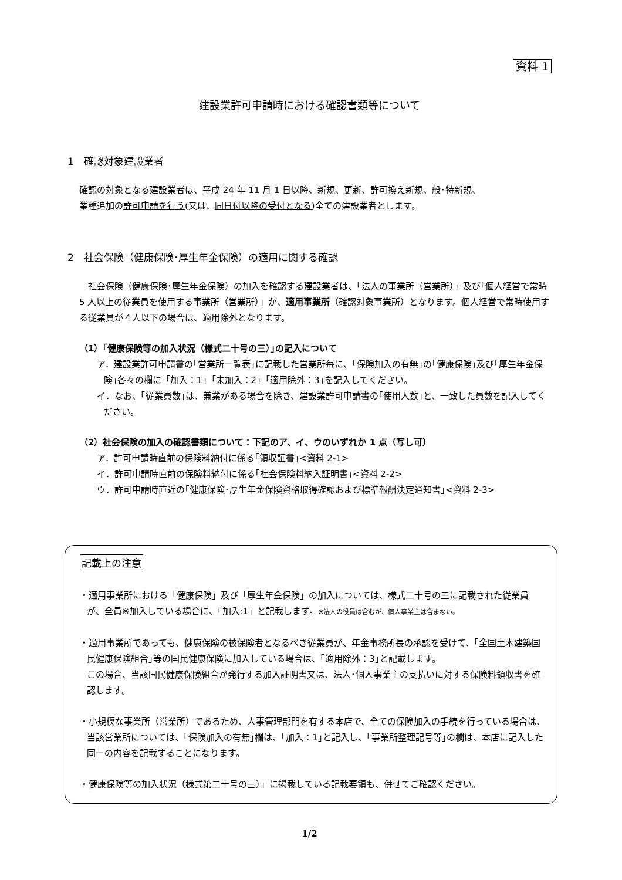資料 1
建設業許可申請時における確認書類等について
1　確認対象建設業者
確認の対象となる建設業者は、平成 24 年 11 月 1 日以降、新規、更新、許可換え新規、般･特新規、
業種追加の許可申請を行う(又は、同日付以降の受付となる)全ての建設業者とします。
2　社会保険（健康保険･厚生年金保険）の適用に関する確認
　社会保険（健康保険･厚生年金保険）の加入を確認する建設業者は、「法人の事業所（営業所）」及び｢個人経営で常時 5 人以上の従業員を使用する事業所（営業所）」が、適用事業所（確認対象事業所）となります。個人経営で常時使用する従業員が４人以下の場合は、適用除外となります。
（1）｢健康保険等の加入状況（様式二十号の三）｣の記入について
ア．建設業許可申請書の｢営業所一覧表｣に記載した営業所毎に、「保険加入の有無｣の｢健康保険｣及び｢厚生年金保険｣各々の欄に「加入：1｣「未加入：2｣「適用除外：3｣を記入してください。
イ．なお、「従業員数｣は、兼業がある場合を除き、建設業許可申請書の｢使用人数｣と、一致した員数を記入してください。
（2）社会保険の加入の確認書類について：下記のア、イ、ウのいずれか 1 点（写し可）
ア．許可申請時直前の保険料納付に係る｢領収証書｣<資料 2-1>
イ．許可申請時直前の保険料納付に係る｢社会保険料納入証明書｣<資料 2-2>
ウ．許可申請時直近の｢健康保険･厚生年金保険資格取得確認および標準報酬決定通知書｣<資料 2-3>
記載上の注意
・適用事業所における「健康保険」及び「厚生年金保険」の加入については、様式二十号の三に記載された従業員が、全員※加入している場合に、「加入:1」と記載します。※法人の役員は含むが、個人事業主は含まない。
・適用事業所であっても、健康保険の被保険者となるべき従業員が、年金事務所長の承認を受けて、「全国土木建築国民健康保険組合｣等の国民健康保険に加入している場合は、「適用除外：3｣と記載します。
この場合、当該国民健康保険組合が発行する加入証明書又は、法人･個人事業主の支払いに対する保険料領収書を確認します。
・小規模な事業所（営業所）であるため、人事管理部門を有する本店で、全ての保険加入の手続を行っている場合は、当該営業所については、「保険加入の有無｣欄は、「加入：1｣と記入し、「事業所整理記号等｣の欄は、本店に記入した同一の内容を記載することになります。
・健康保険等の加入状況（様式第二十号の三）」に掲載している記載要領も、併せてご確認ください。
1/2